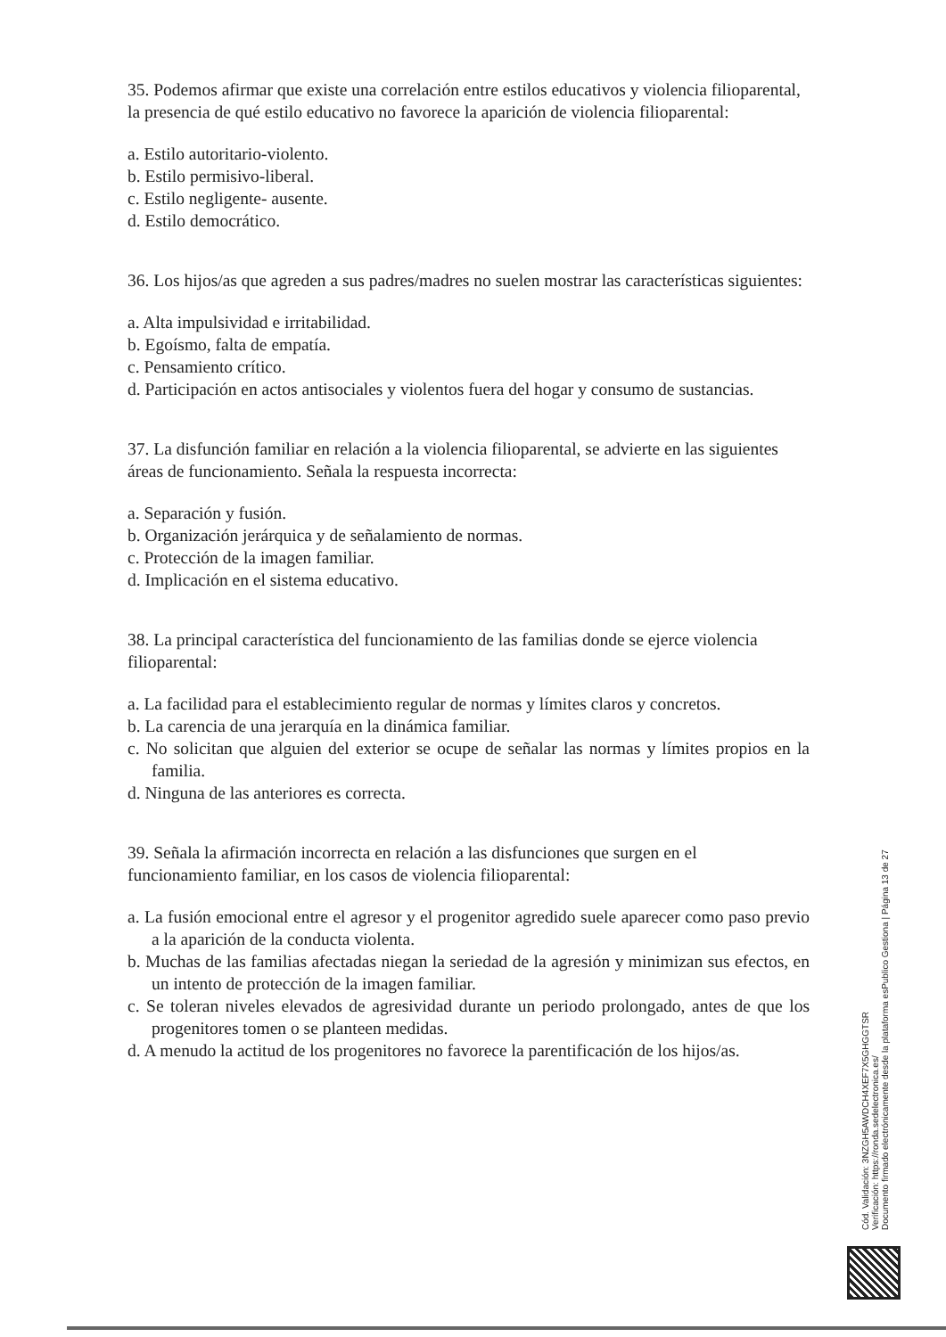35. Podemos afirmar que existe una correlación entre estilos educativos y violencia filioparental, la presencia de qué estilo educativo no favorece la aparición de violencia filioparental:
a. Estilo autoritario-violento.
b. Estilo permisivo-liberal.
c. Estilo negligente- ausente.
d. Estilo democrático.
36. Los hijos/as que agreden a sus padres/madres no suelen mostrar las características siguientes:
a. Alta impulsividad e irritabilidad.
b. Egoísmo, falta de empatía.
c. Pensamiento crítico.
d. Participación en actos antisociales y violentos fuera del hogar y consumo de sustancias.
37. La disfunción familiar en relación a la violencia filioparental, se advierte en las siguientes áreas de funcionamiento. Señala la respuesta incorrecta:
a. Separación y fusión.
b. Organización jerárquica y de señalamiento de normas.
c. Protección de la imagen familiar.
d. Implicación en el sistema educativo.
38. La principal característica del funcionamiento de las familias donde se ejerce violencia filioparental:
a. La facilidad para el establecimiento regular de normas y límites claros y concretos.
b. La carencia de una jerarquía en la dinámica familiar.
c. No solicitan que alguien del exterior se ocupe de señalar las normas y límites propios en la familia.
d. Ninguna de las anteriores es correcta.
39. Señala la afirmación incorrecta en relación a las disfunciones que surgen en el funcionamiento familiar, en los casos de violencia filioparental:
a. La fusión emocional entre el agresor y el progenitor agredido suele aparecer como paso previo a la aparición de la conducta violenta.
b. Muchas de las familias afectadas niegan la seriedad de la agresión y minimizan sus efectos, en un intento de protección de la imagen familiar.
c. Se toleran niveles elevados de agresividad durante un periodo prolongado, antes de que los progenitores tomen o se planteen medidas.
d. A menudo la actitud de los progenitores no favorece la parentificación de los hijos/as.
Cód. Validación: 3NZGH5AWDCH4XEF7X5GHGGTSR
Verificación: https://ronda.sedelectronica.es/
Documento firmado electrónicamente desde la plataforma esPublico Gestiona | Página 13 de 27